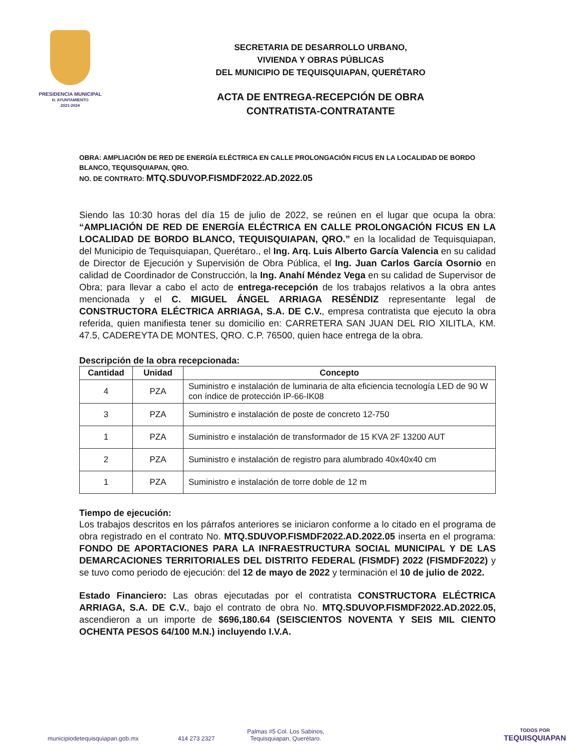PRESIDENCIA MUNICIPAL
H. AYUNTAMIENTO
2021-2024
SECRETARIA DE DESARROLLO URBANO,
VIVIENDA Y OBRAS PÚBLICAS
DEL MUNICIPIO DE TEQUISQUIAPAN, QUERÉTARO
ACTA DE ENTREGA-RECEPCIÓN DE OBRA
CONTRATISTA-CONTRATANTE
OBRA: AMPLIACIÓN DE RED DE ENERGÍA ELÉCTRICA EN CALLE PROLONGACIÓN FICUS EN LA LOCALIDAD DE BORDO BLANCO, TEQUISQUIAPAN, QRO.
NO. DE CONTRATO: MTQ.SDUVOP.FISMDF2022.AD.2022.05
Siendo las 10:30 horas del día 15 de julio de 2022, se reúnen en el lugar que ocupa la obra: “AMPLIACIÓN DE RED DE ENERGÍA ELÉCTRICA EN CALLE PROLONGACIÓN FICUS EN LA LOCALIDAD DE BORDO BLANCO, TEQUISQUIAPAN, QRO.” en la localidad de Tequisquiapan, del Municipio de Tequisquiapan, Querétaro., el Ing. Arq. Luis Alberto García Valencia en su calidad de Director de Ejecución y Supervisión de Obra Pública, el Ing. Juan Carlos García Osornio en calidad de Coordinador de Construcción, la Ing. Anahí Méndez Vega en su calidad de Supervisor de Obra; para llevar a cabo el acto de entrega-recepción de los trabajos relativos a la obra antes mencionada y el C. MIGUEL ÁNGEL ARRIAGA RESÉNDIZ representante legal de CONSTRUCTORA ELÉCTRICA ARRIAGA, S.A. DE C.V., empresa contratista que ejecuto la obra referida, quien manifiesta tener su domicilio en: CARRETERA SAN JUAN DEL RIO XILITLA, KM. 47.5, CADEREYTA DE MONTES, QRO. C.P. 76500, quien hace entrega de la obra.
Descripción de la obra recepcionada:
| Cantidad | Unidad | Concepto |
| --- | --- | --- |
| 4 | PZA | Suministro e instalación de luminaria de alta eficiencia tecnología LED de 90 W con índice de protección IP-66-IK08 |
| 3 | PZA | Suministro e instalación de poste de concreto 12-750 |
| 1 | PZA | Suministro e instalación de transformador de 15 KVA 2F 13200 AUT |
| 2 | PZA | Suministro e instalación de registro para alumbrado 40x40x40 cm |
| 1 | PZA | Suministro e instalación de torre doble de 12 m |
Tiempo de ejecución:
Los trabajos descritos en los párrafos anteriores se iniciaron conforme a lo citado en el programa de obra registrado en el contrato No. MTQ.SDUVOP.FISMDF2022.AD.2022.05 inserta en el programa: FONDO DE APORTACIONES PARA LA INFRAESTRUCTURA SOCIAL MUNICIPAL Y DE LAS DEMARCACIONES TERRITORIALES DEL DISTRITO FEDERAL (FISMDF) 2022 (FISMDF2022) y se tuvo como periodo de ejecución: del 12 de mayo de 2022 y terminación el 10 de julio de 2022.
Estado Financiero: Las obras ejecutadas por el contratista CONSTRUCTORA ELÉCTRICA ARRIAGA, S.A. DE C.V., bajo el contrato de obra No. MTQ.SDUVOP.FISMDF2022.AD.2022.05, ascendieron a un importe de $696,180.64 (SEISCIENTOS NOVENTA Y SEIS MIL CIENTO OCHENTA PESOS 64/100 M.N.) incluyendo I.V.A.
municipiodetequisquiapan.gob.mx
414 273 2327
Palmas #5 Col. Los Sabinos,
Tequisquiapan, Querétaro.
TODOS POR
TEQUISQUIAPAN